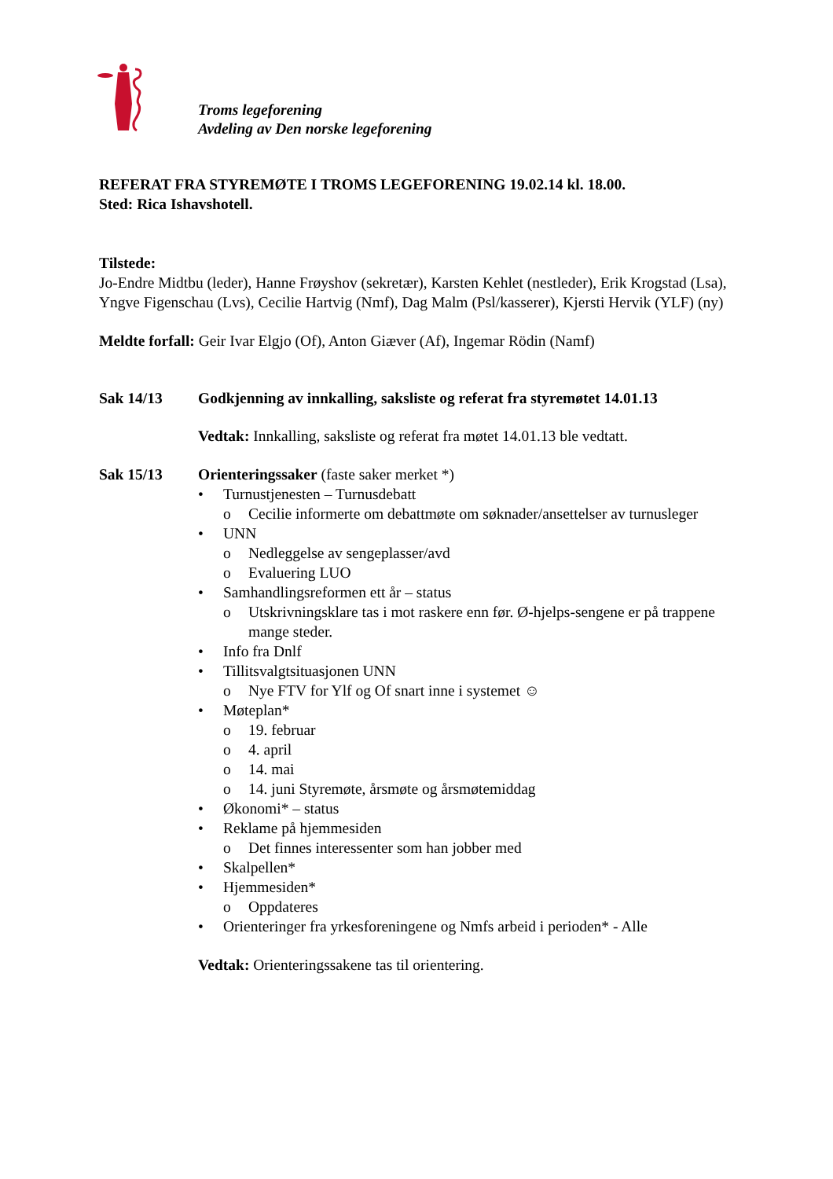Troms legeforening
Avdeling av Den norske legeforening
REFERAT FRA STYREMØTE I TROMS LEGEFORENING 19.02.14 kl. 18.00.
Sted: Rica Ishavshotell.
Tilstede:
Jo-Endre Midtbu (leder), Hanne Frøyshov (sekretær), Karsten Kehlet (nestleder), Erik Krogstad (Lsa), Yngve Figenschau (Lvs), Cecilie Hartvig (Nmf), Dag Malm (Psl/kasserer), Kjersti Hervik (YLF) (ny)
Meldte forfall: Geir Ivar Elgjo (Of), Anton Giæver (Af), Ingemar Rödin (Namf)
Sak 14/13 Godkjenning av innkalling, saksliste og referat fra styremøtet 14.01.13
Vedtak: Innkalling, saksliste og referat fra møtet 14.01.13 ble vedtatt.
Sak 15/13 Orienteringssaker (faste saker merket *)
Turnustjenesten – Turnusdebatt
Cecilie informerte om debattmøte om søknader/ansettelser av turnusleger
UNN
Nedleggelse av sengeplasser/avd
Evaluering LUO
Samhandlingsreformen ett år – status
Utskrivningsklare tas i mot raskere enn før. Ø-hjelps-sengene er på trappene mange steder.
Info fra Dnlf
Tillitsvalgtsituasjonen UNN
Nye FTV for Ylf og Of snart inne i systemet ☺
Møteplan*
19. februar
4. april
14. mai
14. juni Styremøte, årsmøte og årsmøtemiddag
Økonomi* – status
Reklame på hjemmesiden
Det finnes interessenter som han jobber med
Skalpellen*
Hjemmesiden*
Oppdateres
Orienteringer fra yrkesforeningene og Nmfs arbeid i perioden* - Alle
Vedtak: Orienteringssakene tas til orientering.